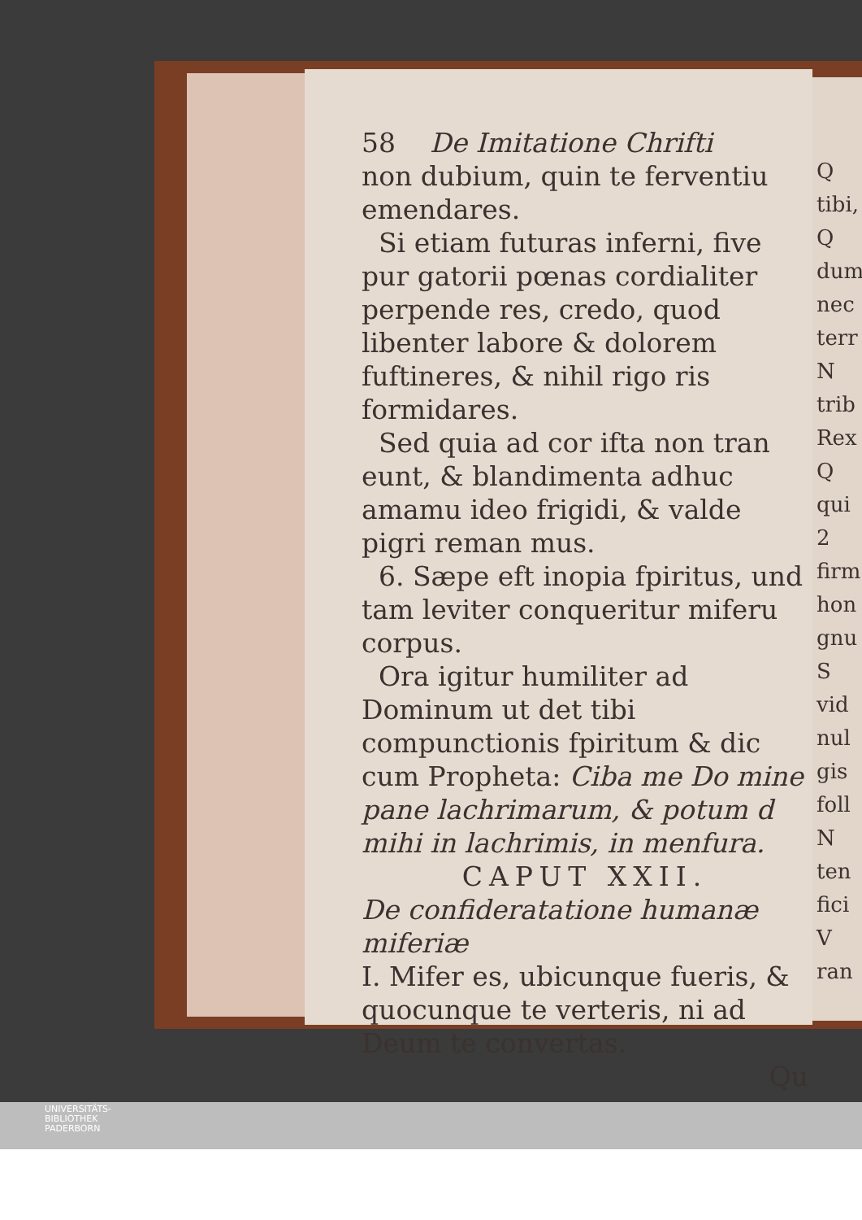58 De Imitatione Chrifti
non dubium, quin te ferventiu emendares.
Si etiam futuras inferni, five pur gatorii pœnas cordialiter perpende res, credo, quod libenter labore & dolorem fuftineres, & nihil rigo ris formidares.
Sed quia ad cor ifta non tran eunt, & blandimenta adhuc amamu ideo frigidi, & valde pigri reman mus.
6. Sæpe eft inopia fpiritus, und tam leviter conqueritur miferu corpus.
Ora igitur humiliter ad Dominum ut det tibi compunctionis fpiritum & dic cum Propheta: Ciba me Do mine pane lachrimarum, & potum d mihi in lachrimis, in menfura.
CAPUT XXII.
De confideratatione humanæ miferiæ
I. Mifer es, ubicunque fueris, & quocunque te verteris, ni ad Deum te convertas.
Qu
Q
tibi,
Q
dum
nec
terr
N
trib
Rex
Q
qui
2
firm
hon
gnu
S
vid
nul
gis
foll
N
ten
fici
V
ran
UNIVERSITÄTS-
BIBLIOTHEK
PADERBORN